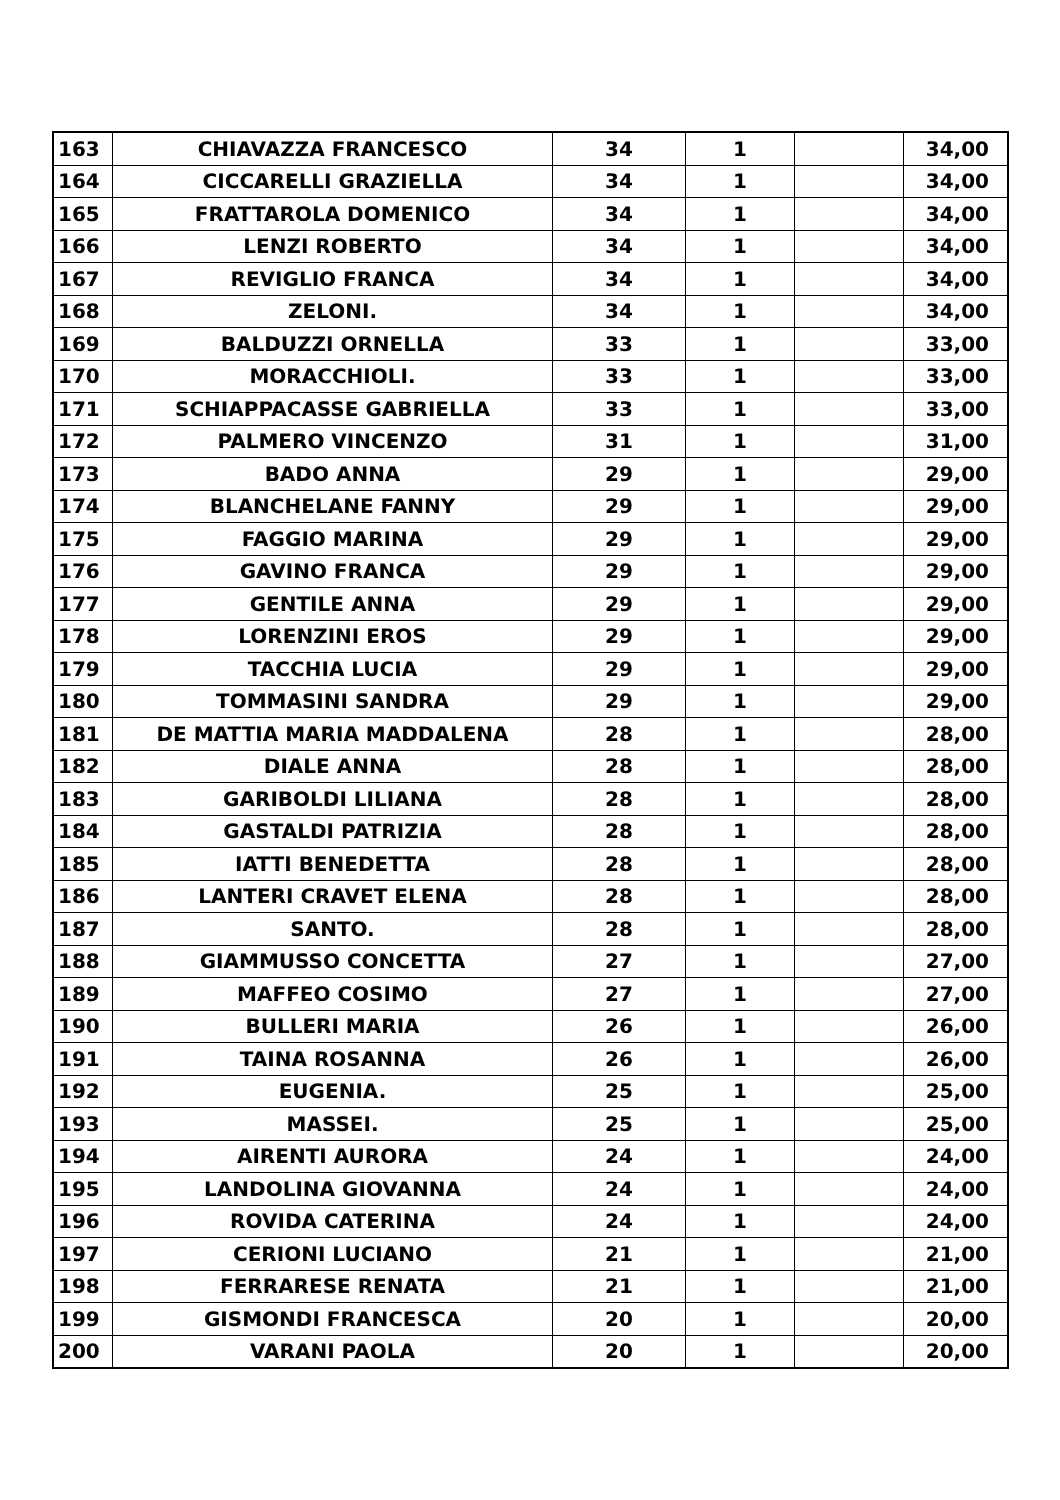| 163 | CHIAVAZZA FRANCESCO | 34 | 1 | | 34,00 |
| 164 | CICCARELLI GRAZIELLA | 34 | 1 | | 34,00 |
| 165 | FRATTAROLA DOMENICO | 34 | 1 | | 34,00 |
| 166 | LENZI ROBERTO | 34 | 1 | | 34,00 |
| 167 | REVIGLIO FRANCA | 34 | 1 | | 34,00 |
| 168 | ZELONI. | 34 | 1 | | 34,00 |
| 169 | BALDUZZI ORNELLA | 33 | 1 | | 33,00 |
| 170 | MORACCHIOLI. | 33 | 1 | | 33,00 |
| 171 | SCHIAPPACASSE GABRIELLA | 33 | 1 | | 33,00 |
| 172 | PALMERO VINCENZO | 31 | 1 | | 31,00 |
| 173 | BADO ANNA | 29 | 1 | | 29,00 |
| 174 | BLANCHELANE FANNY | 29 | 1 | | 29,00 |
| 175 | FAGGIO MARINA | 29 | 1 | | 29,00 |
| 176 | GAVINO FRANCA | 29 | 1 | | 29,00 |
| 177 | GENTILE ANNA | 29 | 1 | | 29,00 |
| 178 | LORENZINI EROS | 29 | 1 | | 29,00 |
| 179 | TACCHIA LUCIA | 29 | 1 | | 29,00 |
| 180 | TOMMASINI SANDRA | 29 | 1 | | 29,00 |
| 181 | DE MATTIA MARIA MADDALENA | 28 | 1 | | 28,00 |
| 182 | DIALE ANNA | 28 | 1 | | 28,00 |
| 183 | GARIBOLDI LILIANA | 28 | 1 | | 28,00 |
| 184 | GASTALDI PATRIZIA | 28 | 1 | | 28,00 |
| 185 | IATTI BENEDETTA | 28 | 1 | | 28,00 |
| 186 | LANTERI CRAVET ELENA | 28 | 1 | | 28,00 |
| 187 | SANTO. | 28 | 1 | | 28,00 |
| 188 | GIAMMUSSO CONCETTA | 27 | 1 | | 27,00 |
| 189 | MAFFEO COSIMO | 27 | 1 | | 27,00 |
| 190 | BULLERI MARIA | 26 | 1 | | 26,00 |
| 191 | TAINA ROSANNA | 26 | 1 | | 26,00 |
| 192 | EUGENIA. | 25 | 1 | | 25,00 |
| 193 | MASSEI. | 25 | 1 | | 25,00 |
| 194 | AIRENTI AURORA | 24 | 1 | | 24,00 |
| 195 | LANDOLINA GIOVANNA | 24 | 1 | | 24,00 |
| 196 | ROVIDA CATERINA | 24 | 1 | | 24,00 |
| 197 | CERIONI LUCIANO | 21 | 1 | | 21,00 |
| 198 | FERRARESE RENATA | 21 | 1 | | 21,00 |
| 199 | GISMONDI FRANCESCA | 20 | 1 | | 20,00 |
| 200 | VARANI PAOLA | 20 | 1 | | 20,00 |